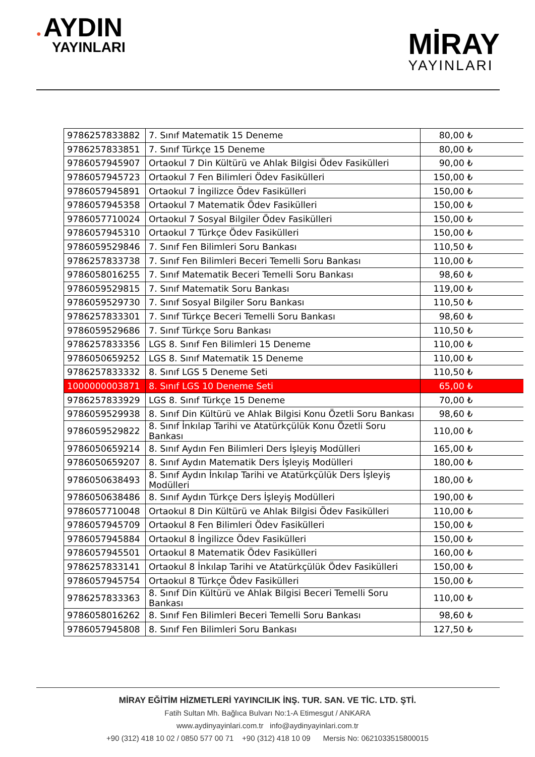● AYDIN
YAYINLARI
MİRAY
YAYINLARI
| 9786257833882 | 7. Sınıf Matematik 15 Deneme | 80,00 ₺ |
| 9786257833851 | 7. Sınıf Türkçe 15 Deneme | 80,00 ₺ |
| 9786057945907 | Ortaokul 7 Din Kültürü ve Ahlak Bilgisi Ödev Fasikülleri | 90,00 ₺ |
| 9786057945723 | Ortaokul 7 Fen Bilimleri Ödev Fasikülleri | 150,00 ₺ |
| 9786057945891 | Ortaokul 7 İngilizce Ödev Fasikülleri | 150,00 ₺ |
| 9786057945358 | Ortaokul 7 Matematik Ödev Fasikülleri | 150,00 ₺ |
| 9786057710024 | Ortaokul 7 Sosyal Bilgiler Ödev Fasikülleri | 150,00 ₺ |
| 9786057945310 | Ortaokul 7 Türkçe Ödev Fasikülleri | 150,00 ₺ |
| 9786059529846 | 7. Sınıf Fen Bilimleri Soru Bankası | 110,50 ₺ |
| 9786257833738 | 7. Sınıf Fen Bilimleri Beceri Temelli Soru Bankası | 110,00 ₺ |
| 9786058016255 | 7. Sınıf Matematik Beceri Temelli Soru Bankası | 98,60 ₺ |
| 9786059529815 | 7. Sınıf Matematik Soru Bankası | 119,00 ₺ |
| 9786059529730 | 7. Sınıf Sosyal Bilgiler Soru Bankası | 110,50 ₺ |
| 9786257833301 | 7. Sınıf Türkçe Beceri Temelli Soru Bankası | 98,60 ₺ |
| 9786059529686 | 7. Sınıf Türkçe Soru Bankası | 110,50 ₺ |
| 9786257833356 | LGS 8. Sınıf Fen Bilimleri 15 Deneme | 110,00 ₺ |
| 9786050659252 | LGS 8. Sınıf Matematik 15 Deneme | 110,00 ₺ |
| 9786257833332 | 8. Sınıf LGS 5 Deneme Seti | 110,50 ₺ |
| 1000000003871 | 8. Sınıf LGS 10 Deneme Seti | 65,00 ₺ |
| 9786257833929 | LGS 8. Sınıf Türkçe 15 Deneme | 70,00 ₺ |
| 9786059529938 | 8. Sınıf Din Kültürü ve Ahlak Bilgisi Konu Özetli Soru Bankası | 98,60 ₺ |
| 9786059529822 | 8. Sınıf İnkılap Tarihi ve Atatürkçülük Konu Özetli Soru Bankası | 110,00 ₺ |
| 9786050659214 | 8. Sınıf Aydın Fen Bilimleri Ders İşleyiş Modülleri | 165,00 ₺ |
| 9786050659207 | 8. Sınıf Aydın Matematik Ders İşleyiş Modülleri | 180,00 ₺ |
| 9786050638493 | 8. Sınıf Aydın İnkılap Tarihi ve Atatürkçülük Ders İşleyiş Modülleri | 180,00 ₺ |
| 9786050638486 | 8. Sınıf Aydın Türkçe Ders İşleyiş Modülleri | 190,00 ₺ |
| 9786057710048 | Ortaokul 8 Din Kültürü ve Ahlak Bilgisi Ödev Fasikülleri | 110,00 ₺ |
| 9786057945709 | Ortaokul 8 Fen Bilimleri Ödev Fasikülleri | 150,00 ₺ |
| 9786057945884 | Ortaokul 8 İngilizce Ödev Fasikülleri | 150,00 ₺ |
| 9786057945501 | Ortaokul 8 Matematik Ödev Fasikülleri | 160,00 ₺ |
| 9786257833141 | Ortaokul 8 İnkılap Tarihi ve Atatürkçülük Ödev Fasikülleri | 150,00 ₺ |
| 9786057945754 | Ortaokul 8 Türkçe Ödev Fasikülleri | 150,00 ₺ |
| 9786257833363 | 8. Sınıf Din Kültürü ve Ahlak Bilgisi Beceri Temelli Soru Bankası | 110,00 ₺ |
| 9786058016262 | 8. Sınıf Fen Bilimleri Beceri Temelli Soru Bankası | 98,60 ₺ |
| 9786057945808 | 8. Sınıf Fen Bilimleri Soru Bankası | 127,50 ₺ |
MİRAY EĞİTİM HİZMETLERİ YAYINCILIK İNŞ. TUR. SAN. VE TİC. LTD. ŞTİ.
Fatih Sultan Mh. Bağlıca Bulvarı No:1-A Etimesgut / ANKARA
www.aydinyayinlari.com.tr info@aydinyayinlari.com.tr
+90 (312) 418 10 02 / 0850 577 00 71 +90 (312) 418 10 09 Mersis No: 0621033515800015